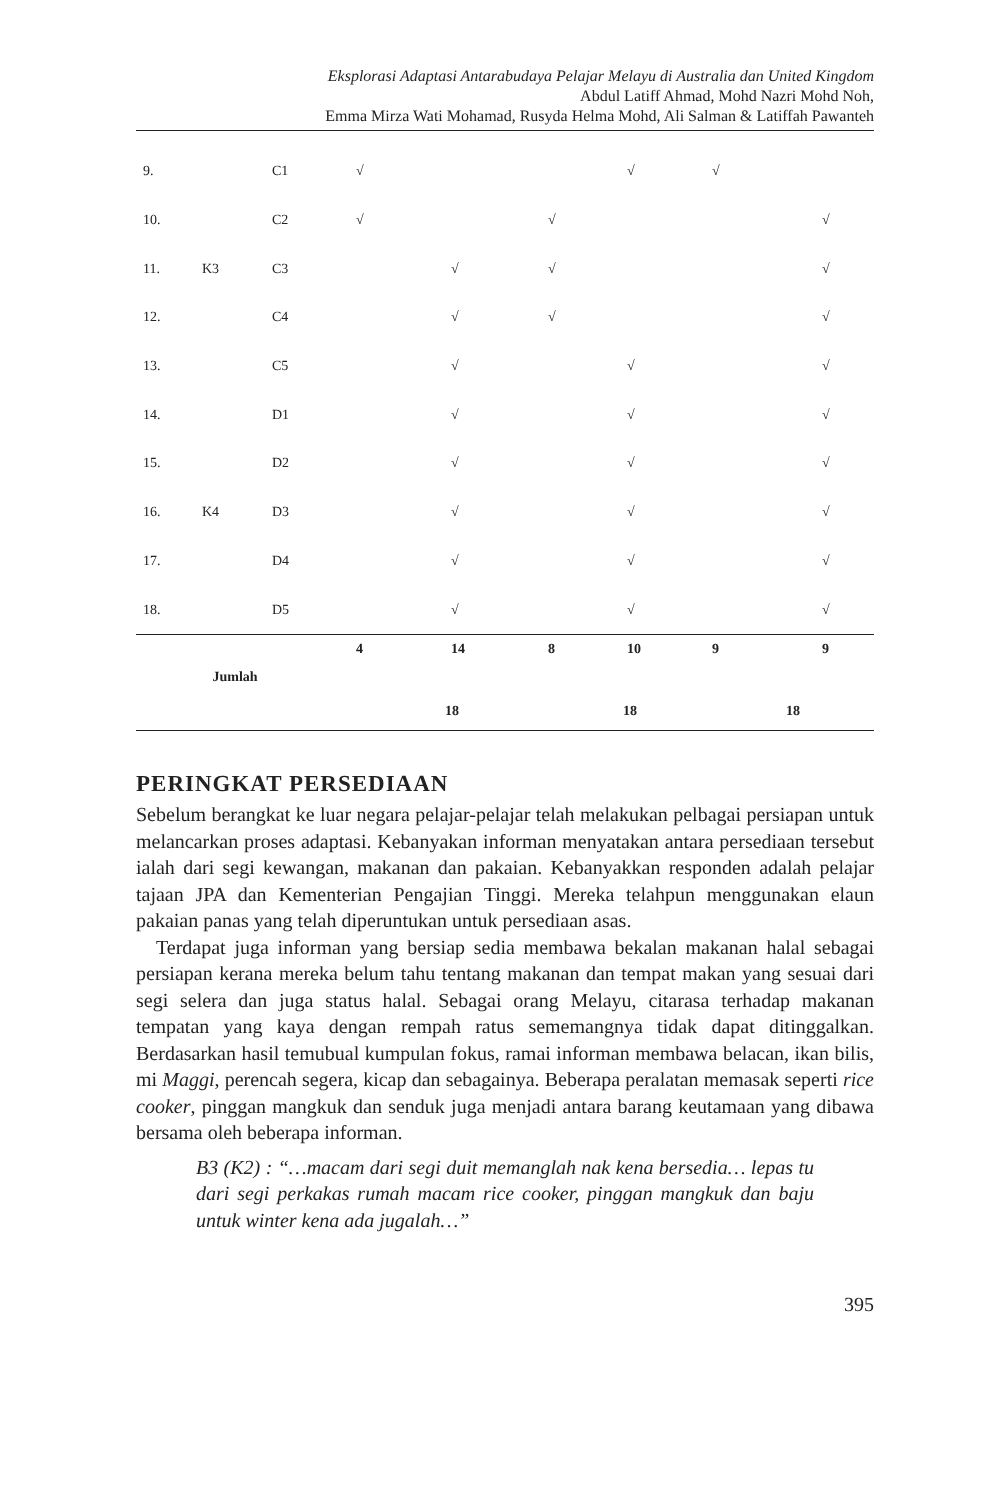Eksplorasi Adaptasi Antarabudaya Pelajar Melayu di Australia dan United Kingdom
Abdul Latiff Ahmad, Mohd Nazri Mohd Noh,
Emma Mirza Wati Mohamad, Rusyda Helma Mohd, Ali Salman & Latiffah Pawanteh
| 9. | | C1 | √ | | | √ | √ | |
| 10. | | C2 | √ | | √ | | | √ |
| 11. | K3 | C3 | | √ | √ | | | √ |
| 12. | | C4 | | √ | √ | | | √ |
| 13. | | C5 | | √ | | √ | | √ |
| 14. | | D1 | | √ | | √ | | √ |
| 15. | | D2 | | √ | | √ | | √ |
| 16. | K4 | D3 | | √ | | √ | | √ |
| 17. | | D4 | | √ | | √ | | √ |
| 18. | | D5 | | √ | | √ | | √ |
| | | | 4 | 14 | 8 | 10 | 9 | 9 |
| | Jumlah | | | | | | | |
| | | | 18 | | 18 | | 18 | |
PERINGKAT PERSEDIAAN
Sebelum berangkat ke luar negara pelajar-pelajar telah melakukan pelbagai persiapan untuk melancarkan proses adaptasi. Kebanyakan informan menyatakan antara persediaan tersebut ialah dari segi kewangan, makanan dan pakaian. Kebanyakkan responden adalah pelajar tajaan JPA dan Kementerian Pengajian Tinggi. Mereka telahpun menggunakan elaun pakaian panas yang telah diperuntukan untuk persediaan asas.
Terdapat juga informan yang bersiap sedia membawa bekalan makanan halal sebagai persiapan kerana mereka belum tahu tentang makanan dan tempat makan yang sesuai dari segi selera dan juga status halal. Sebagai orang Melayu, citarasa terhadap makanan tempatan yang kaya dengan rempah ratus sememangnya tidak dapat ditinggalkan. Berdasarkan hasil temubual kumpulan fokus, ramai informan membawa belacan, ikan bilis, mi Maggi, perencah segera, kicap dan sebagainya. Beberapa peralatan memasak seperti rice cooker, pinggan mangkuk dan senduk juga menjadi antara barang keutamaan yang dibawa bersama oleh beberapa informan.
B3 (K2) : “…macam dari segi duit memanglah nak kena bersedia… lepas tu dari segi perkakas rumah macam rice cooker, pinggan mangkuk dan baju untuk winter kena ada jugalah…”
395